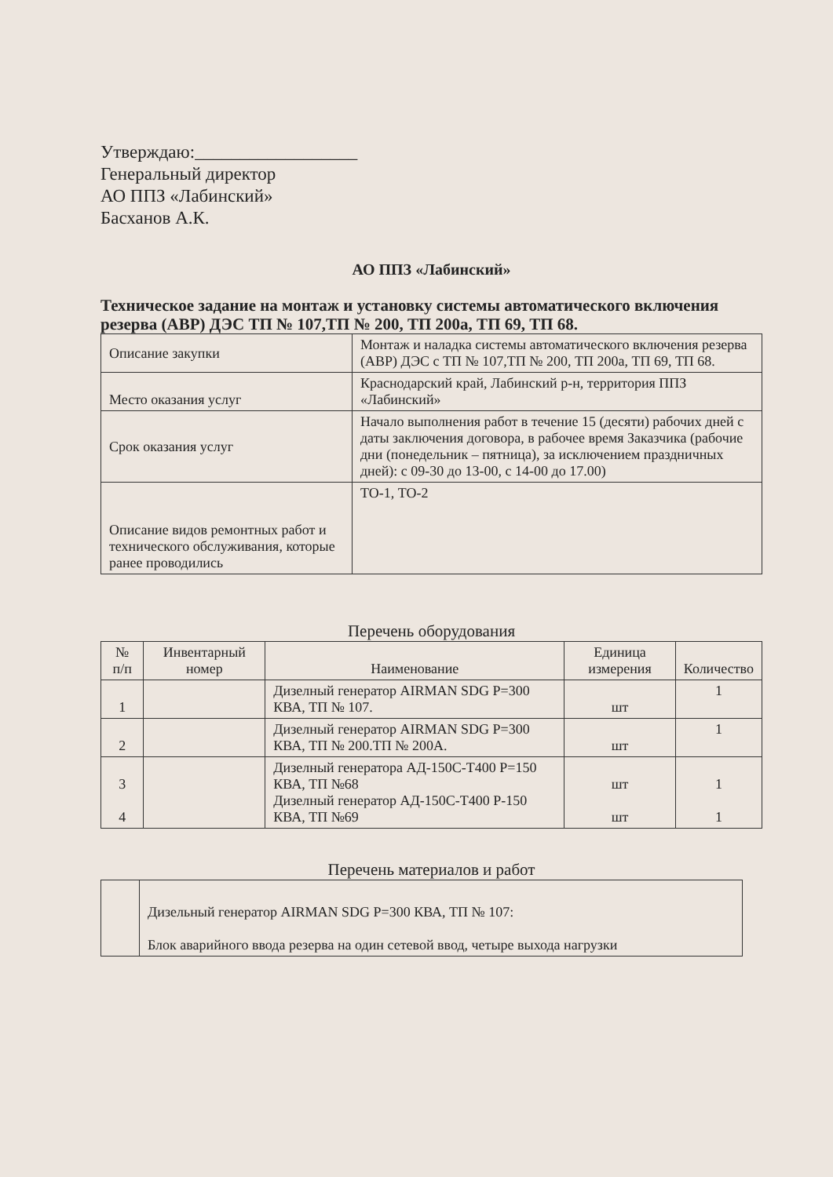Утверждаю:__________________
Генеральный директор
АО ППЗ «Лабинский»
Басханов А.К.
АО ППЗ «Лабинский»
Техническое задание на монтаж и установку системы автоматического включения резерва (АВР) ДЭС ТП № 107,ТП № 200, ТП 200а, ТП 69, ТП 68.
| Описание закупки | Монтаж и наладка системы автоматического включения резерва (АВР) ДЭС с ТП № 107,ТП № 200, ТП 200а, ТП 69, ТП 68. |
| Место оказания услуг | Краснодарский край, Лабинский р-н, территория ППЗ «Лабинский» |
| Срок оказания услуг | Начало выполнения работ в течение 15 (десяти) рабочих дней с даты заключения договора, в рабочее время Заказчика (рабочие дни (понедельник – пятница), за исключением праздничных дней): с 09-30 до 13-00, с 14-00 до 17.00) |
| Описание видов ремонтных работ и технического обслуживания, которые ранее проводились | ТО-1, ТО-2 |
Перечень оборудования
| № п/п | Инвентарный номер | Наименование | Единица измерения | Количество |
| --- | --- | --- | --- | --- |
| 1 | | Дизелный генератор AIRMAN SDG P=300 КВА, ТП № 107. | шт | 1 |
| 2 | | Дизелный генератор AIRMAN SDG P=300 КВА, ТП № 200.ТП № 200А. | шт | 1 |
| 3 4 | | Дизелный генератора АД-150С-Т400 P=150 КВА, ТП №68 Дизелный генератор АД-150С-Т400 P-150 КВА, ТП №69 | шт шт | 1 1 |
Перечень материалов и работ
| | Дизельный генератор AIRMAN SDG P=300 КВА, ТП № 107: Блок аварийного ввода резерва на один сетевой ввод, четыре выхода нагрузки |